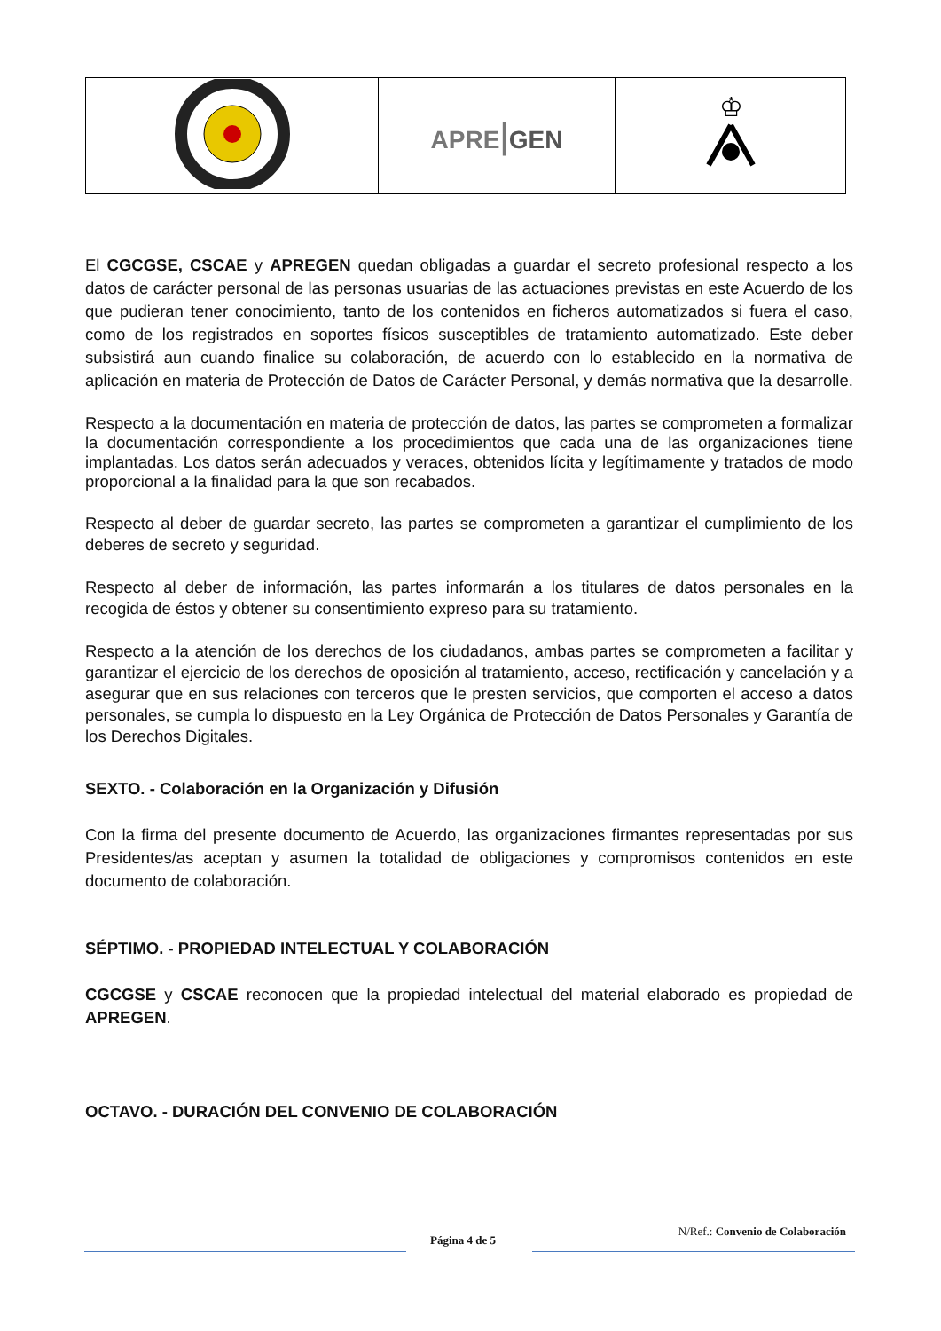| | APRE / GEN | ♔ |
El CGCGSE, CSCAE y APREGEN quedan obligadas a guardar el secreto profesional respecto a los datos de carácter personal de las personas usuarias de las actuaciones previstas en este Acuerdo de los que pudieran tener conocimiento, tanto de los contenidos en ficheros automatizados si fuera el caso, como de los registrados en soportes físicos susceptibles de tratamiento automatizado. Este deber subsistirá aun cuando finalice su colaboración, de acuerdo con lo establecido en la normativa de aplicación en materia de Protección de Datos de Carácter Personal, y demás normativa que la desarrolle.
Respecto a la documentación en materia de protección de datos, las partes se comprometen a formalizar la documentación correspondiente a los procedimientos que cada una de las organizaciones tiene implantadas. Los datos serán adecuados y veraces, obtenidos lícita y legítimamente y tratados de modo proporcional a la finalidad para la que son recabados.
Respecto al deber de guardar secreto, las partes se comprometen a garantizar el cumplimiento de los deberes de secreto y seguridad.
Respecto al deber de información, las partes informarán a los titulares de datos personales en la recogida de éstos y obtener su consentimiento expreso para su tratamiento.
Respecto a la atención de los derechos de los ciudadanos, ambas partes se comprometen a facilitar y garantizar el ejercicio de los derechos de oposición al tratamiento, acceso, rectificación y cancelación y a asegurar que en sus relaciones con terceros que le presten servicios, que comporten el acceso a datos personales, se cumpla lo dispuesto en la Ley Orgánica de Protección de Datos Personales y Garantía de los Derechos Digitales.
SEXTO. - Colaboración en la Organización y Difusión
Con la firma del presente documento de Acuerdo, las organizaciones firmantes representadas por sus Presidentes/as aceptan y asumen la totalidad de obligaciones y compromisos contenidos en este documento de colaboración.
SÉPTIMO. - PROPIEDAD INTELECTUAL Y COLABORACIÓN
CGCGSE y CSCAE reconocen que la propiedad intelectual del material elaborado es propiedad de APREGEN.
OCTAVO. - DURACIÓN DEL CONVENIO DE COLABORACIÓN
Página 4 de 5
N/Ref.: Convenio de Colaboración